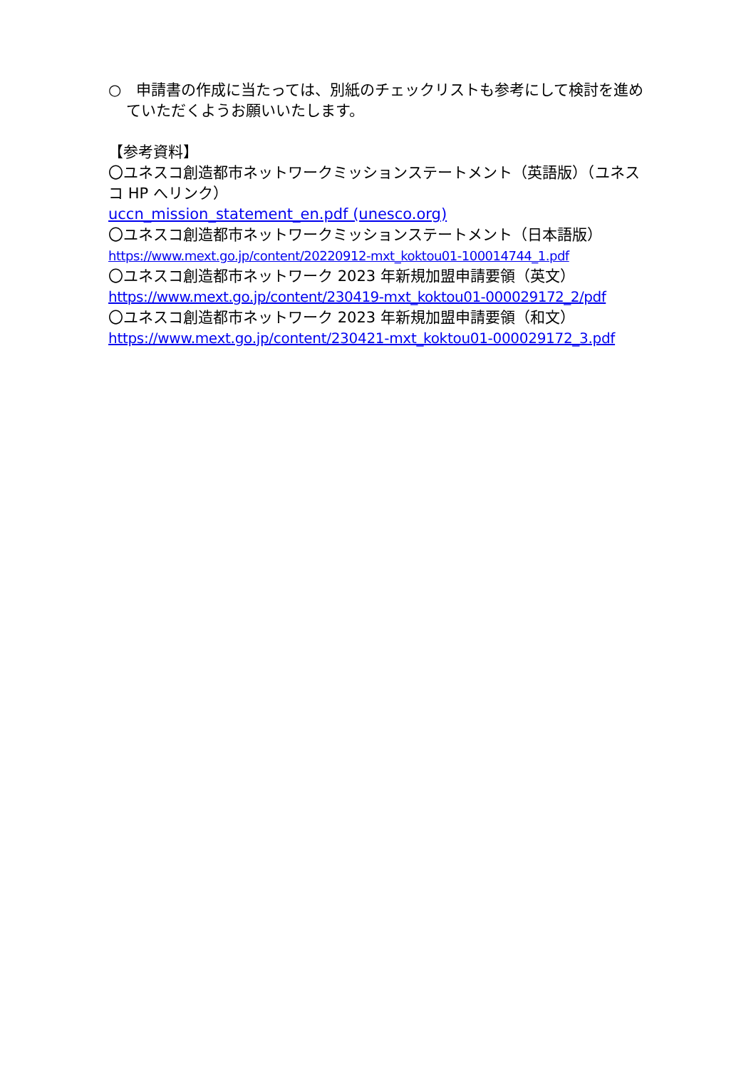○　申請書の作成に当たっては、別紙のチェックリストも参考にして検討を進めていただくようお願いいたします。
【参考資料】
〇ユネスコ創造都市ネットワークミッションステートメント（英語版）（ユネスコ HP へリンク）
uccn_mission_statement_en.pdf (unesco.org)
〇ユネスコ創造都市ネットワークミッションステートメント（日本語版）
https://www.mext.go.jp/content/20220912-mxt_koktou01-100014744_1.pdf
〇ユネスコ創造都市ネットワーク 2023 年新規加盟申請要領（英文）
https://www.mext.go.jp/content/230419-mxt_koktou01-000029172_2/pdf
〇ユネスコ創造都市ネットワーク 2023 年新規加盟申請要領（和文）
https://www.mext.go.jp/content/230421-mxt_koktou01-000029172_3.pdf